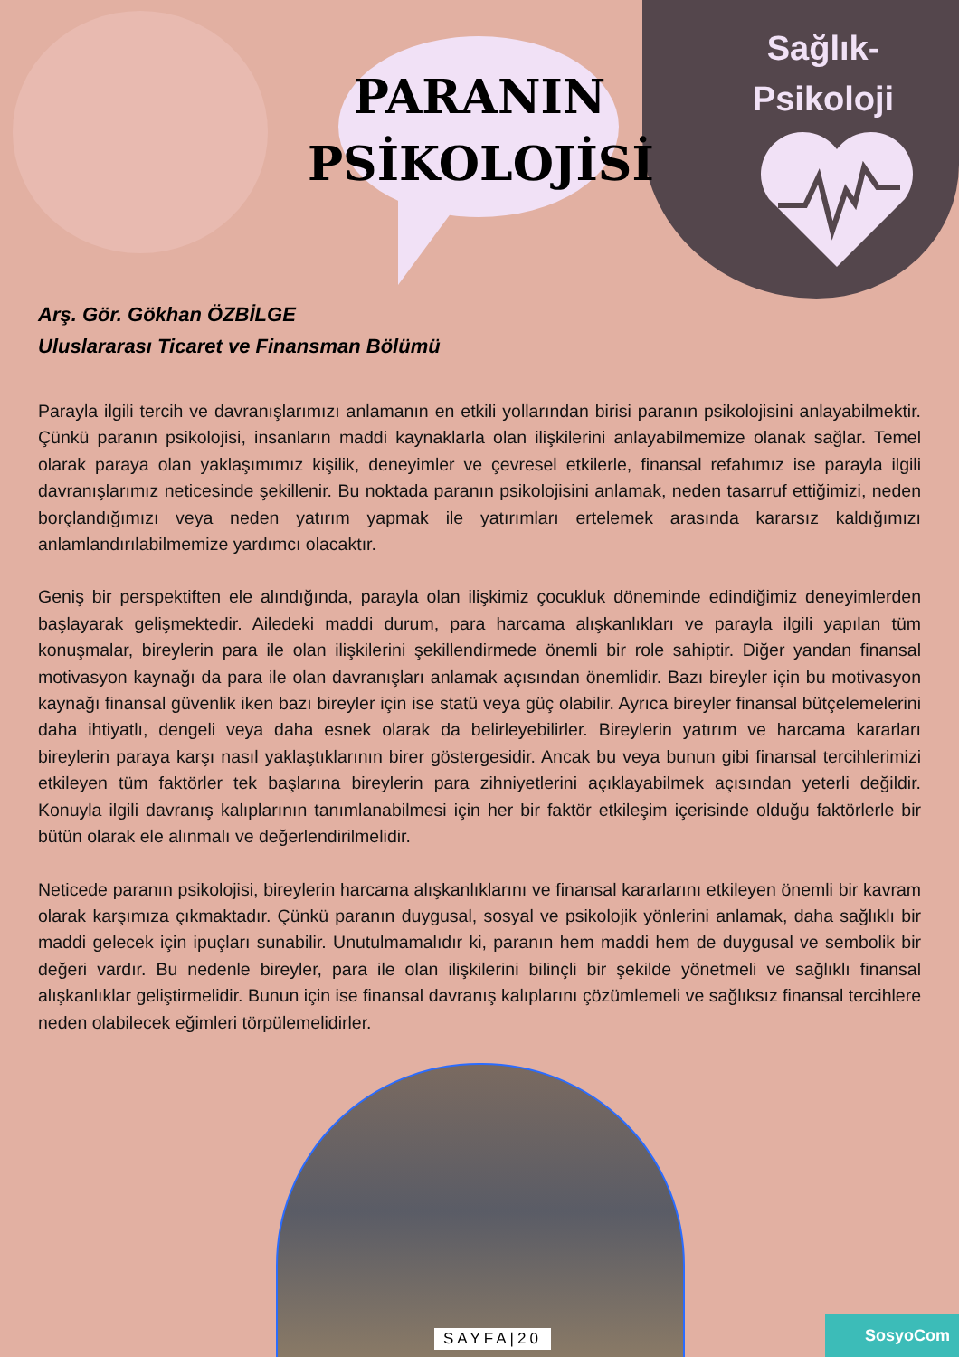PARANIN PSİKOLOJİSİ
Sağlık-
Psikoloji
Arş. Gör. Gökhan ÖZBİLGE
Uluslararası Ticaret ve Finansman Bölümü
Parayla ilgili tercih ve davranışlarımızı anlamanın en etkili yollarından birisi paranın psikolojisini anlayabilmektir. Çünkü paranın psikolojisi, insanların maddi kaynaklarla olan ilişkilerini anlayabilmemize olanak sağlar. Temel olarak paraya olan yaklaşımımız kişilik, deneyimler ve çevresel etkilerle, finansal refahımız ise parayla ilgili davranışlarımız neticesinde şekillenir. Bu noktada paranın psikolojisini anlamak, neden tasarruf ettiğimizi, neden borçlandığımızı veya neden yatırım yapmak ile yatırımları ertelemek arasında kararsız kaldığımızı anlamlandırılabilmemize yardımcı olacaktır.
Geniş bir perspektiften ele alındığında, parayla olan ilişkimiz çocukluk döneminde edindiğimiz deneyimlerden başlayarak gelişmektedir. Ailedeki maddi durum, para harcama alışkanlıkları ve parayla ilgili yapılan tüm konuşmalar, bireylerin para ile olan ilişkilerini şekillendirmede önemli bir role sahiptir. Diğer yandan finansal motivasyon kaynağı da para ile olan davranışları anlamak açısından önemlidir. Bazı bireyler için bu motivasyon kaynağı finansal güvenlik iken bazı bireyler için ise statü veya güç olabilir. Ayrıca bireyler finansal bütçelemelerini daha ihtiyatlı, dengeli veya daha esnek olarak da belirleyebilirler. Bireylerin yatırım ve harcama kararları bireylerin paraya karşı nasıl yaklaştıklarının birer göstergesidir. Ancak bu veya bunun gibi finansal tercihlerimizi etkileyen tüm faktörler tek başlarına bireylerin para zihniyetlerini açıklayabilmek açısından yeterli değildir. Konuyla ilgili davranış kalıplarının tanımlanabilmesi için her bir faktör etkileşim içerisinde olduğu faktörlerle bir bütün olarak ele alınmalı ve değerlendirilmelidir.
Neticede paranın psikolojisi, bireylerin harcama alışkanlıklarını ve finansal kararlarını etkileyen önemli bir kavram olarak karşımıza çıkmaktadır. Çünkü paranın duygusal, sosyal ve psikolojik yönlerini anlamak, daha sağlıklı bir maddi gelecek için ipuçları sunabilir. Unutulmamalıdır ki, paranın hem maddi hem de duygusal ve sembolik bir değeri vardır. Bu nedenle bireyler, para ile olan ilişkilerini bilinçli bir şekilde yönetmeli ve sağlıklı finansal alışkanlıklar geliştirmelidir. Bunun için ise finansal davranış kalıplarını çözümlemeli ve sağlıksız finansal tercihlere neden olabilecek eğimleri törpülemelidirler.
SAYFA|20
SosyoCom